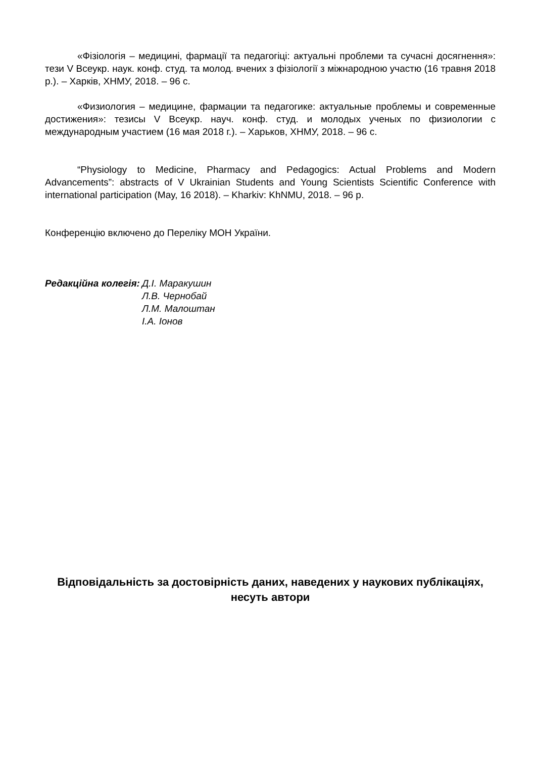«Фізіологія – медицині, фармації та педагогіці: актуальні проблеми та сучасні досягнення»: тези V Всеукр. наук. конф. студ. та молод. вчених з фізіології з міжнародною участю (16 травня 2018 р.). – Харків, ХНМУ, 2018. – 96 с.
«Физиология – медицине, фармации та педагогике: актуальные проблемы и современные достижения»: тезисы V Всеукр. науч. конф. студ. и молодых ученых по физиологии с международным участием (16 мая 2018 г.). – Харьков, ХНМУ, 2018. – 96 с.
“Physiology to Medicine, Pharmacy and Pedagogics: Actual Problems and Modern Advancements”: abstracts of V Ukrainian Students and Young Scientists Scientific Conference with international participation (May, 16 2018). – Kharkiv: KhNMU, 2018. – 96 p.
Конференцію включено до Переліку МОН України.
Редакційна колегія: Д.І. Маракушин
Л.В. Чернобай
Л.М. Малоштан
І.А. Іонов
Відповідальність за достовірність даних, наведених у наукових публікаціях, несуть автори